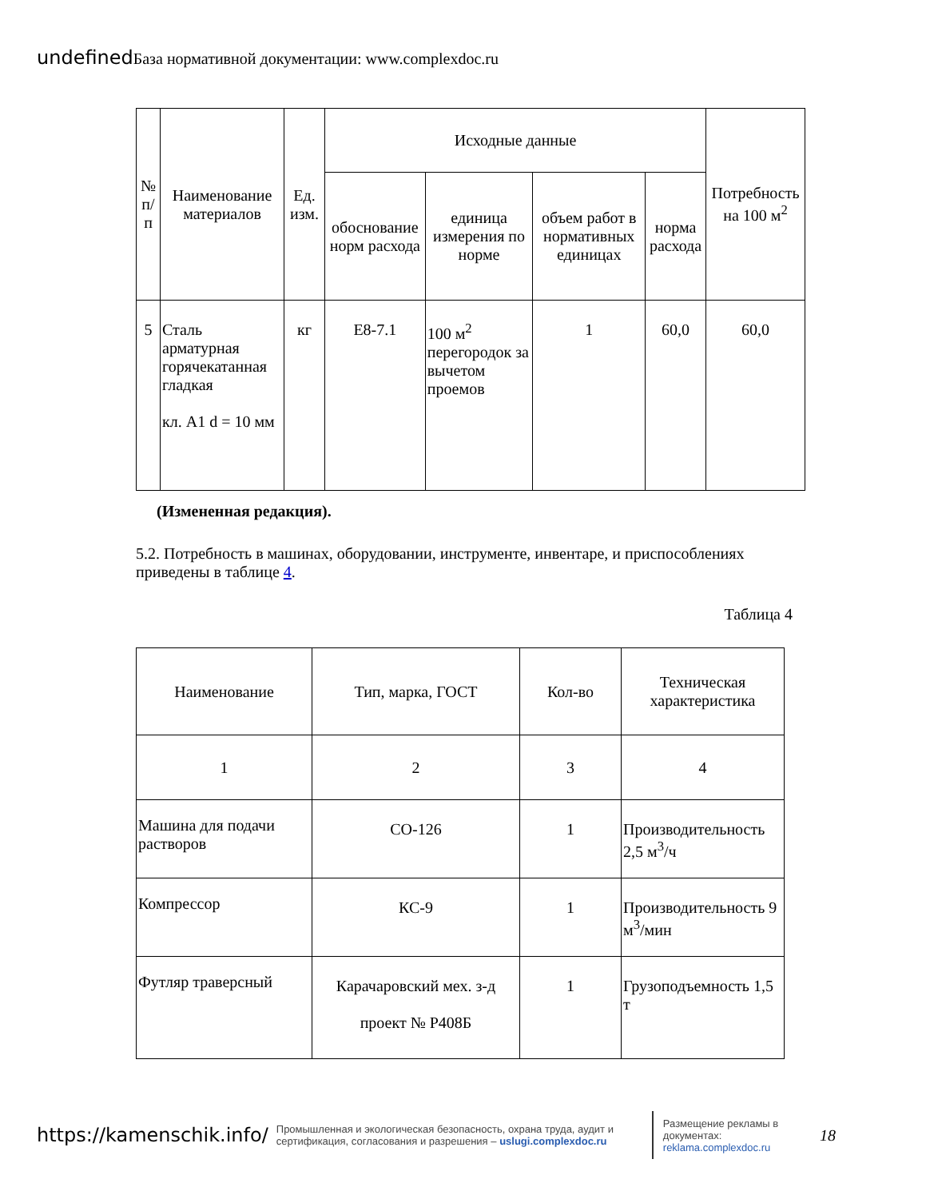undefined База нормативной документации: www.complexdoc.ru
| № п/п | Наименование материалов | Ед. изм. | Исходные данные | | | | Потребность на 100 м<sup>2</sup> |
| --- | --- | --- | --- | --- | --- | --- | --- |
| | | | обоснование норм расхода | единица измерения по норме | объем работ в нормативных единицах | норма расхода | |
| 5 | Сталь арматурная горячекатанная гладкая кл. A1 d = 10 мм | кг | Е8-7.1 | 100 м<sup>2</sup> перегородок за вычетом проемов | 1 | 60,0 | 60,0 |
(Измененная редакция).
5.2. Потребность в машинах, оборудовании, инструменте, инвентаре, и приспособлениях приведены в таблице 4.
Таблица 4
| Наименование | Тип, марка, ГОСТ | Кол-во | Техническая характеристика |
| --- | --- | --- | --- |
| 1 | 2 | 3 | 4 |
| Машина для подачи растворов | СО-126 | 1 | Производительность 2,5 м<sup>3</sup>/ч |
| Компрессор | КС-9 | 1 | Производительность 9 м<sup>3</sup>/мин |
| Футляр траверсный | Карачаровский мех. з-д проект № Р408Б | 1 | Грузоподъемность 1,5 т |
https://kamenschik.info/ Промышленная и экологическая безопасность, охрана труда, аудит и сертификация, согласования и разрешения – uslugi.complexdoc.ru Размещение рекламы в документах: reklama.complexdoc.ru 18